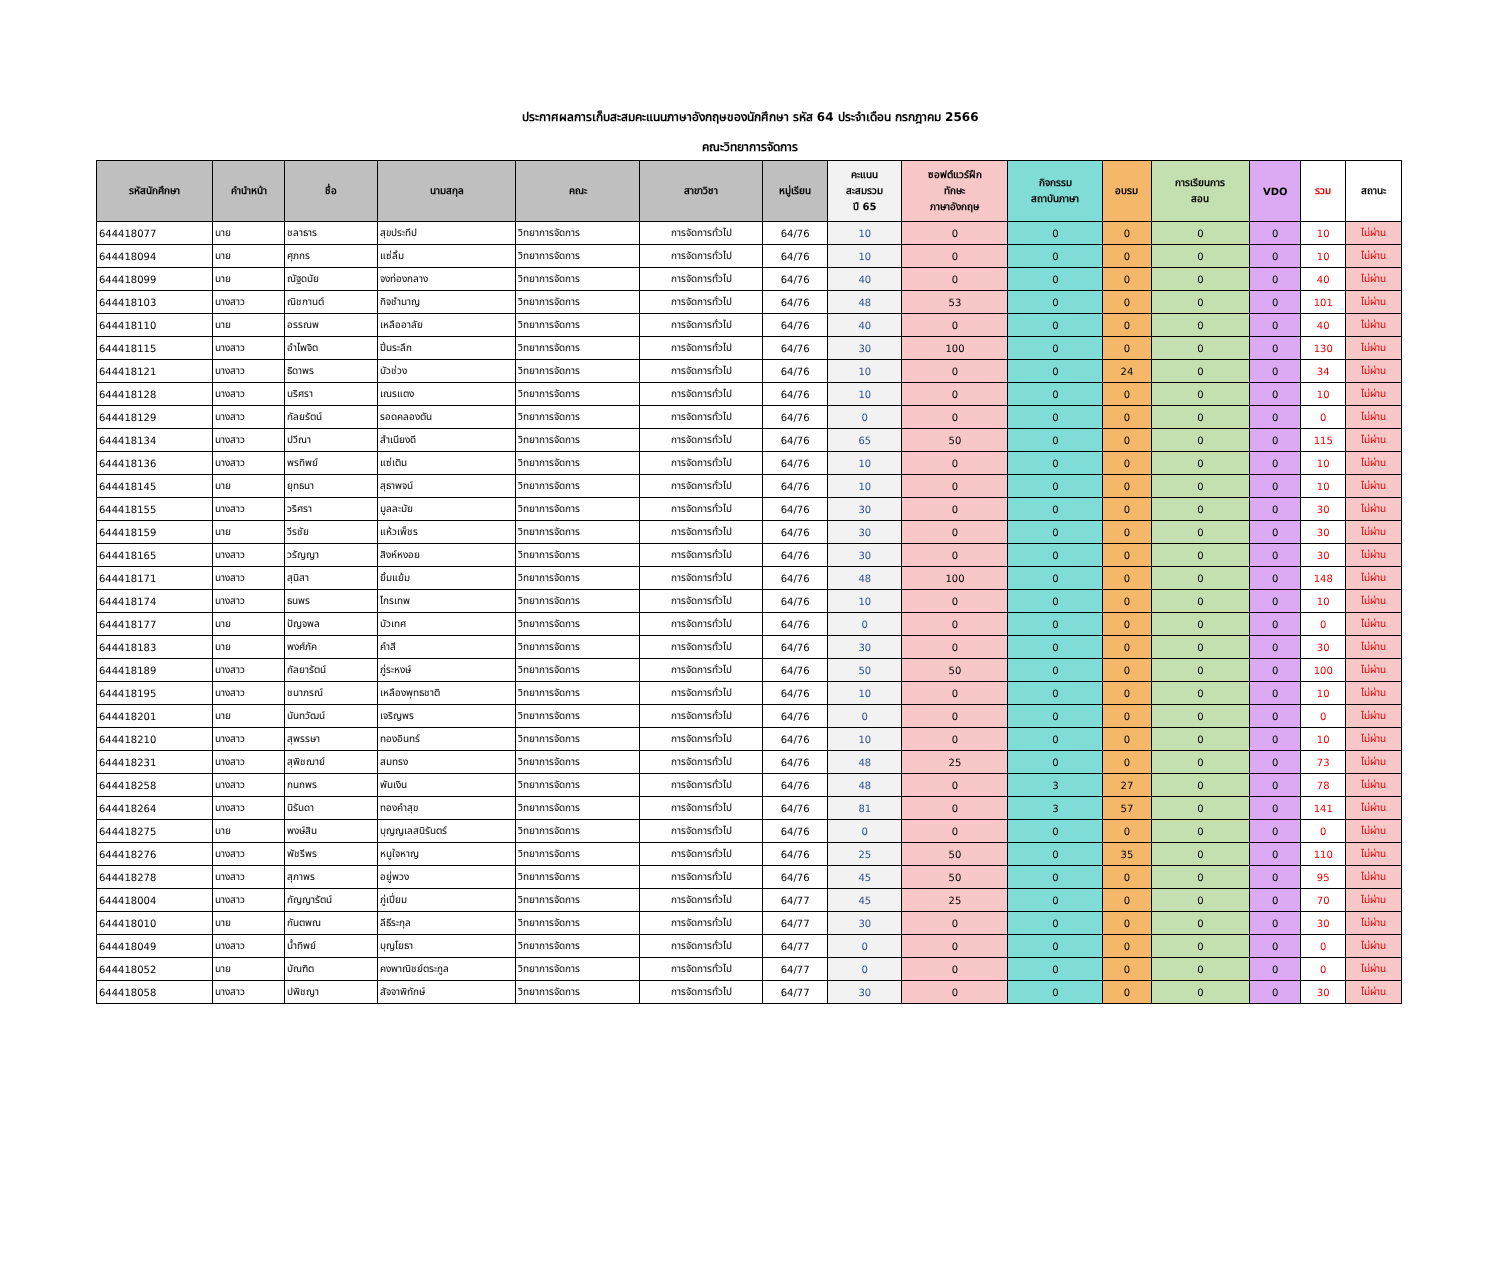ประกาศผลการเก็บสะสมคะแนนภาษาอังกฤษของนักศึกษา รหัส 64 ประจำเดือน กรกฎาคม 2566
คณะวิทยาการจัดการ
| รหัสนักศึกษา | คำนำหน้า | ชื่อ | นามสกุล | คณะ | สาขาวิชา | หมู่เรียน | คะแนน สะสมรวม ปี 65 | ซอฟต์แวร์ฝึก ทักษะ ภาษาอังกฤษ | กิจกรรม สถาบันภาษา | อบรม | การเรียนการ สอน | VDO | รวม | สถานะ |
| --- | --- | --- | --- | --- | --- | --- | --- | --- | --- | --- | --- | --- | --- | --- |
| 644418077 | นาย | ชลาธาร | สุขประทีป | วิทยาการจัดการ | การจัดการทั่วไป | 64/76 | 10 | 0 | 0 | 0 | 0 | 0 | 10 | ไม่ผ่าน |
| 644418094 | นาย | ศุภกร | แซ่ลิ้ม | วิทยาการจัดการ | การจัดการทั่วไป | 64/76 | 10 | 0 | 0 | 0 | 0 | 0 | 10 | ไม่ผ่าน |
| 644418099 | นาย | ณัฐดนัย | จงท่องกลาง | วิทยาการจัดการ | การจัดการทั่วไป | 64/76 | 40 | 0 | 0 | 0 | 0 | 0 | 40 | ไม่ผ่าน |
| 644418103 | นางสาว | ณิชกานต์ | กิจชำนาญ | วิทยาการจัดการ | การจัดการทั่วไป | 64/76 | 48 | 53 | 0 | 0 | 0 | 0 | 101 | ไม่ผ่าน |
| 644418110 | นาย | อรรณพ | เหลืออาลัย | วิทยาการจัดการ | การจัดการทั่วไป | 64/76 | 40 | 0 | 0 | 0 | 0 | 0 | 40 | ไม่ผ่าน |
| 644418115 | นางสาว | อำไพจิต | ปิ่นระลึก | วิทยาการจัดการ | การจัดการทั่วไป | 64/76 | 30 | 100 | 0 | 0 | 0 | 0 | 130 | ไม่ผ่าน |
| 644418121 | นางสาว | ธิดาพร | บัวช่วง | วิทยาการจัดการ | การจัดการทั่วไป | 64/76 | 10 | 0 | 0 | 24 | 0 | 0 | 34 | ไม่ผ่าน |
| 644418128 | นางสาว | นริศรา | เณรแตง | วิทยาการจัดการ | การจัดการทั่วไป | 64/76 | 10 | 0 | 0 | 0 | 0 | 0 | 10 | ไม่ผ่าน |
| 644418129 | นางสาว | กัลยรัตน์ | รอดคลองตัน | วิทยาการจัดการ | การจัดการทั่วไป | 64/76 | 0 | 0 | 0 | 0 | 0 | 0 | 0 | ไม่ผ่าน |
| 644418134 | นางสาว | ปวีณา | สำเนียงดี | วิทยาการจัดการ | การจัดการทั่วไป | 64/76 | 65 | 50 | 0 | 0 | 0 | 0 | 115 | ไม่ผ่าน |
| 644418136 | นางสาว | พรทิพย์ | แซ่เติน | วิทยาการจัดการ | การจัดการทั่วไป | 64/76 | 10 | 0 | 0 | 0 | 0 | 0 | 10 | ไม่ผ่าน |
| 644418145 | นาย | ยุทธนา | สุธาพจน์ | วิทยาการจัดการ | การจัดการทั่วไป | 64/76 | 10 | 0 | 0 | 0 | 0 | 0 | 10 | ไม่ผ่าน |
| 644418155 | นางสาว | วริศรา | มูลละมัย | วิทยาการจัดการ | การจัดการทั่วไป | 64/76 | 30 | 0 | 0 | 0 | 0 | 0 | 30 | ไม่ผ่าน |
| 644418159 | นาย | วีรชัย | แห้วเพ็ชร | วิทยาการจัดการ | การจัดการทั่วไป | 64/76 | 30 | 0 | 0 | 0 | 0 | 0 | 30 | ไม่ผ่าน |
| 644418165 | นางสาว | วรัญญา | สิงห์หงอย | วิทยาการจัดการ | การจัดการทั่วไป | 64/76 | 30 | 0 | 0 | 0 | 0 | 0 | 30 | ไม่ผ่าน |
| 644418171 | นางสาว | สุนิสา | ยิ้มแย้ม | วิทยาการจัดการ | การจัดการทั่วไป | 64/76 | 48 | 100 | 0 | 0 | 0 | 0 | 148 | ไม่ผ่าน |
| 644418174 | นางสาว | ธนพร | ไกรเทพ | วิทยาการจัดการ | การจัดการทั่วไป | 64/76 | 10 | 0 | 0 | 0 | 0 | 0 | 10 | ไม่ผ่าน |
| 644418177 | นาย | ปัญจพล | บัวเทศ | วิทยาการจัดการ | การจัดการทั่วไป | 64/76 | 0 | 0 | 0 | 0 | 0 | 0 | 0 | ไม่ผ่าน |
| 644418183 | นาย | พงศ์ภัค | คำสี | วิทยาการจัดการ | การจัดการทั่วไป | 64/76 | 30 | 0 | 0 | 0 | 0 | 0 | 30 | ไม่ผ่าน |
| 644418189 | นางสาว | กัลยารัตน์ | ภู่ระหงษ์ | วิทยาการจัดการ | การจัดการทั่วไป | 64/76 | 50 | 50 | 0 | 0 | 0 | 0 | 100 | ไม่ผ่าน |
| 644418195 | นางสาว | ชนาภรณ์ | เหลืองพุทธชาติ | วิทยาการจัดการ | การจัดการทั่วไป | 64/76 | 10 | 0 | 0 | 0 | 0 | 0 | 10 | ไม่ผ่าน |
| 644418201 | นาย | นันทวัฒน์ | เจริญพร | วิทยาการจัดการ | การจัดการทั่วไป | 64/76 | 0 | 0 | 0 | 0 | 0 | 0 | 0 | ไม่ผ่าน |
| 644418210 | นางสาว | สุพรรษา | ทองอินทร์ | วิทยาการจัดการ | การจัดการทั่วไป | 64/76 | 10 | 0 | 0 | 0 | 0 | 0 | 10 | ไม่ผ่าน |
| 644418231 | นางสาว | สุพิชฌาย์ | สมทรง | วิทยาการจัดการ | การจัดการทั่วไป | 64/76 | 48 | 25 | 0 | 0 | 0 | 0 | 73 | ไม่ผ่าน |
| 644418258 | นางสาว | กนกพร | พันเงิน | วิทยาการจัดการ | การจัดการทั่วไป | 64/76 | 48 | 0 | 3 | 27 | 0 | 0 | 78 | ไม่ผ่าน |
| 644418264 | นางสาว | นิรันดา | ทองคำสุข | วิทยาการจัดการ | การจัดการทั่วไป | 64/76 | 81 | 0 | 3 | 57 | 0 | 0 | 141 | ไม่ผ่าน |
| 644418275 | นาย | พงษ์สิน | บุญญเลสนิรันตร์ | วิทยาการจัดการ | การจัดการทั่วไป | 64/76 | 0 | 0 | 0 | 0 | 0 | 0 | 0 | ไม่ผ่าน |
| 644418276 | นางสาว | พัชรีพร | หนูใจหาญ | วิทยาการจัดการ | การจัดการทั่วไป | 64/76 | 25 | 50 | 0 | 35 | 0 | 0 | 110 | ไม่ผ่าน |
| 644418278 | นางสาว | สุภาพร | อยู่พวง | วิทยาการจัดการ | การจัดการทั่วไป | 64/76 | 45 | 50 | 0 | 0 | 0 | 0 | 95 | ไม่ผ่าน |
| 644418004 | นางสาว | กัญญารัตน์ | ภู่เปี่ยม | วิทยาการจัดการ | การจัดการทั่วไป | 64/77 | 45 | 25 | 0 | 0 | 0 | 0 | 70 | ไม่ผ่าน |
| 644418010 | นาย | กันตพณ | ลีธีระกุล | วิทยาการจัดการ | การจัดการทั่วไป | 64/77 | 30 | 0 | 0 | 0 | 0 | 0 | 30 | ไม่ผ่าน |
| 644418049 | นางสาว | น้ำทิพย์ | บุญโยธา | วิทยาการจัดการ | การจัดการทั่วไป | 64/77 | 0 | 0 | 0 | 0 | 0 | 0 | 0 | ไม่ผ่าน |
| 644418052 | นาย | บัณฑิต | คงพาณิชย์ตระกูล | วิทยาการจัดการ | การจัดการทั่วไป | 64/77 | 0 | 0 | 0 | 0 | 0 | 0 | 0 | ไม่ผ่าน |
| 644418058 | นางสาว | ปพิชญา | สัจจาพิทักษ์ | วิทยาการจัดการ | การจัดการทั่วไป | 64/77 | 30 | 0 | 0 | 0 | 0 | 0 | 30 | ไม่ผ่าน |